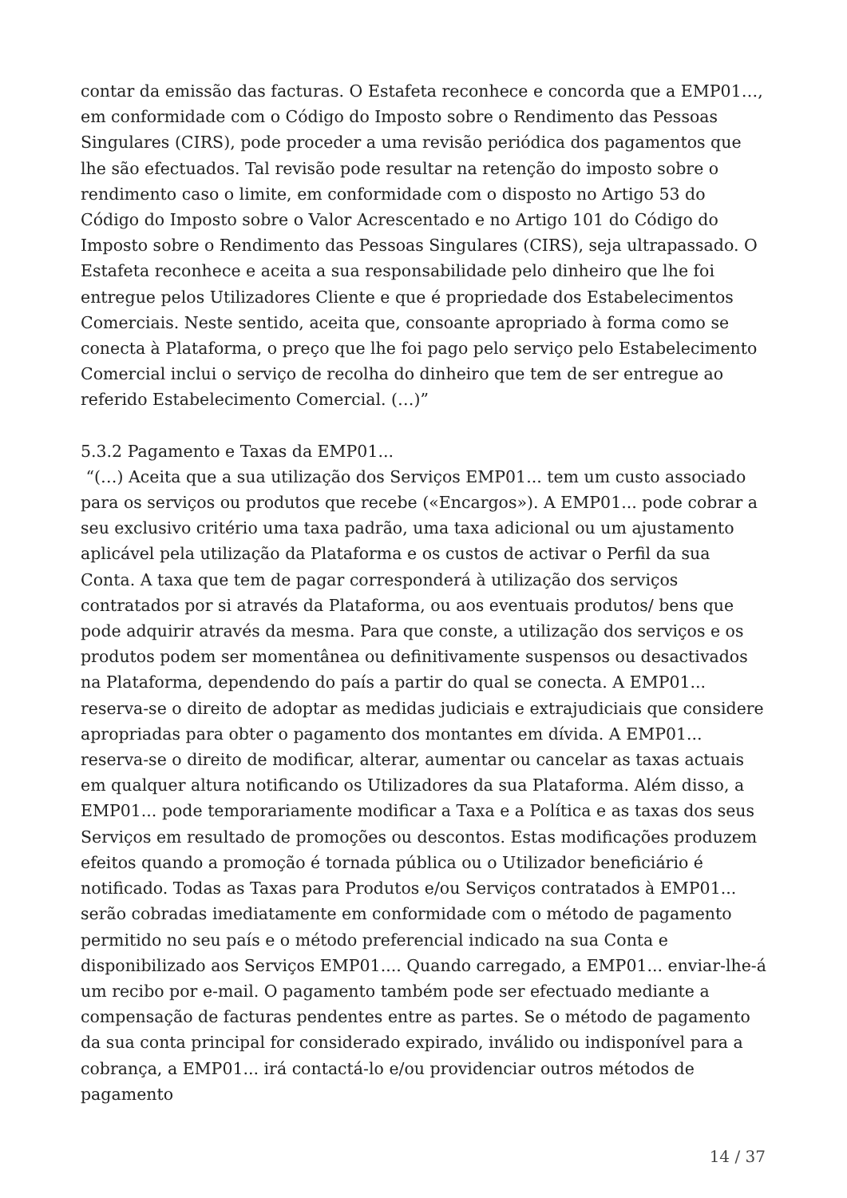contar da emissão das facturas. O Estafeta reconhece e concorda que a EMP01…, em conformidade com o Código do Imposto sobre o Rendimento das Pessoas Singulares (CIRS), pode proceder a uma revisão periódica dos pagamentos que lhe são efectuados. Tal revisão pode resultar na retenção do imposto sobre o rendimento caso o limite, em conformidade com o disposto no Artigo 53 do Código do Imposto sobre o Valor Acrescentado e no Artigo 101 do Código do Imposto sobre o Rendimento das Pessoas Singulares (CIRS), seja ultrapassado. O Estafeta reconhece e aceita a sua responsabilidade pelo dinheiro que lhe foi entregue pelos Utilizadores Cliente e que é propriedade dos Estabelecimentos Comerciais. Neste sentido, aceita que, consoante apropriado à forma como se conecta à Plataforma, o preço que lhe foi pago pelo serviço pelo Estabelecimento Comercial inclui o serviço de recolha do dinheiro que tem de ser entregue ao referido Estabelecimento Comercial. (…)”
5.3.2 Pagamento e Taxas da EMP01...
“(…) Aceita que a sua utilização dos Serviços EMP01... tem um custo associado para os serviços ou produtos que recebe («Encargos»). A EMP01... pode cobrar a seu exclusivo critério uma taxa padrão, uma taxa adicional ou um ajustamento aplicável pela utilização da Plataforma e os custos de activar o Perfil da sua Conta. A taxa que tem de pagar corresponderá à utilização dos serviços contratados por si através da Plataforma, ou aos eventuais produtos/ bens que pode adquirir através da mesma. Para que conste, a utilização dos serviços e os produtos podem ser momentânea ou definitivamente suspensos ou desactivados na Plataforma, dependendo do país a partir do qual se conecta. A EMP01... reserva-se o direito de adoptar as medidas judiciais e extrajudiciais que considere apropriadas para obter o pagamento dos montantes em dívida. A EMP01... reserva-se o direito de modificar, alterar, aumentar ou cancelar as taxas actuais em qualquer altura notificando os Utilizadores da sua Plataforma. Além disso, a EMP01... pode temporariamente modificar a Taxa e a Política e as taxas dos seus Serviços em resultado de promoções ou descontos. Estas modificações produzem efeitos quando a promoção é tornada pública ou o Utilizador beneficiário é notificado. Todas as Taxas para Produtos e/ou Serviços contratados à EMP01... serão cobradas imediatamente em conformidade com o método de pagamento permitido no seu país e o método preferencial indicado na sua Conta e disponibilizado aos Serviços EMP01.... Quando carregado, a EMP01... enviar-lhe-á um recibo por e-mail. O pagamento também pode ser efectuado mediante a compensação de facturas pendentes entre as partes. Se o método de pagamento da sua conta principal for considerado expirado, inválido ou indisponível para a cobrança, a EMP01... irá contactá-lo e/ou providenciar outros métodos de pagamento
14 / 37